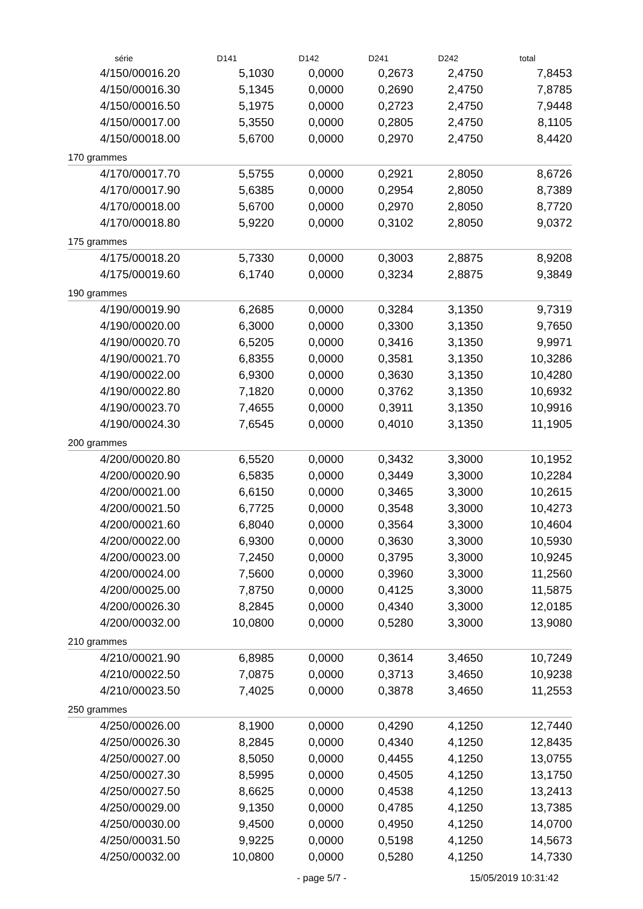| série | D141 | D142 | D241 | D242 | total |
| --- | --- | --- | --- | --- | --- |
| 4/150/00016.20 | 5,1030 | 0,0000 | 0,2673 | 2,4750 | 7,8453 |
| 4/150/00016.30 | 5,1345 | 0,0000 | 0,2690 | 2,4750 | 7,8785 |
| 4/150/00016.50 | 5,1975 | 0,0000 | 0,2723 | 2,4750 | 7,9448 |
| 4/150/00017.00 | 5,3550 | 0,0000 | 0,2805 | 2,4750 | 8,1105 |
| 4/150/00018.00 | 5,6700 | 0,0000 | 0,2970 | 2,4750 | 8,4420 |
| 170 grammes | | | | | |
| 4/170/00017.70 | 5,5755 | 0,0000 | 0,2921 | 2,8050 | 8,6726 |
| 4/170/00017.90 | 5,6385 | 0,0000 | 0,2954 | 2,8050 | 8,7389 |
| 4/170/00018.00 | 5,6700 | 0,0000 | 0,2970 | 2,8050 | 8,7720 |
| 4/170/00018.80 | 5,9220 | 0,0000 | 0,3102 | 2,8050 | 9,0372 |
| 175 grammes | | | | | |
| 4/175/00018.20 | 5,7330 | 0,0000 | 0,3003 | 2,8875 | 8,9208 |
| 4/175/00019.60 | 6,1740 | 0,0000 | 0,3234 | 2,8875 | 9,3849 |
| 190 grammes | | | | | |
| 4/190/00019.90 | 6,2685 | 0,0000 | 0,3284 | 3,1350 | 9,7319 |
| 4/190/00020.00 | 6,3000 | 0,0000 | 0,3300 | 3,1350 | 9,7650 |
| 4/190/00020.70 | 6,5205 | 0,0000 | 0,3416 | 3,1350 | 9,9971 |
| 4/190/00021.70 | 6,8355 | 0,0000 | 0,3581 | 3,1350 | 10,3286 |
| 4/190/00022.00 | 6,9300 | 0,0000 | 0,3630 | 3,1350 | 10,4280 |
| 4/190/00022.80 | 7,1820 | 0,0000 | 0,3762 | 3,1350 | 10,6932 |
| 4/190/00023.70 | 7,4655 | 0,0000 | 0,3911 | 3,1350 | 10,9916 |
| 4/190/00024.30 | 7,6545 | 0,0000 | 0,4010 | 3,1350 | 11,1905 |
| 200 grammes | | | | | |
| 4/200/00020.80 | 6,5520 | 0,0000 | 0,3432 | 3,3000 | 10,1952 |
| 4/200/00020.90 | 6,5835 | 0,0000 | 0,3449 | 3,3000 | 10,2284 |
| 4/200/00021.00 | 6,6150 | 0,0000 | 0,3465 | 3,3000 | 10,2615 |
| 4/200/00021.50 | 6,7725 | 0,0000 | 0,3548 | 3,3000 | 10,4273 |
| 4/200/00021.60 | 6,8040 | 0,0000 | 0,3564 | 3,3000 | 10,4604 |
| 4/200/00022.00 | 6,9300 | 0,0000 | 0,3630 | 3,3000 | 10,5930 |
| 4/200/00023.00 | 7,2450 | 0,0000 | 0,3795 | 3,3000 | 10,9245 |
| 4/200/00024.00 | 7,5600 | 0,0000 | 0,3960 | 3,3000 | 11,2560 |
| 4/200/00025.00 | 7,8750 | 0,0000 | 0,4125 | 3,3000 | 11,5875 |
| 4/200/00026.30 | 8,2845 | 0,0000 | 0,4340 | 3,3000 | 12,0185 |
| 4/200/00032.00 | 10,0800 | 0,0000 | 0,5280 | 3,3000 | 13,9080 |
| 210 grammes | | | | | |
| 4/210/00021.90 | 6,8985 | 0,0000 | 0,3614 | 3,4650 | 10,7249 |
| 4/210/00022.50 | 7,0875 | 0,0000 | 0,3713 | 3,4650 | 10,9238 |
| 4/210/00023.50 | 7,4025 | 0,0000 | 0,3878 | 3,4650 | 11,2553 |
| 250 grammes | | | | | |
| 4/250/00026.00 | 8,1900 | 0,0000 | 0,4290 | 4,1250 | 12,7440 |
| 4/250/00026.30 | 8,2845 | 0,0000 | 0,4340 | 4,1250 | 12,8435 |
| 4/250/00027.00 | 8,5050 | 0,0000 | 0,4455 | 4,1250 | 13,0755 |
| 4/250/00027.30 | 8,5995 | 0,0000 | 0,4505 | 4,1250 | 13,1750 |
| 4/250/00027.50 | 8,6625 | 0,0000 | 0,4538 | 4,1250 | 13,2413 |
| 4/250/00029.00 | 9,1350 | 0,0000 | 0,4785 | 4,1250 | 13,7385 |
| 4/250/00030.00 | 9,4500 | 0,0000 | 0,4950 | 4,1250 | 14,0700 |
| 4/250/00031.50 | 9,9225 | 0,0000 | 0,5198 | 4,1250 | 14,5673 |
| 4/250/00032.00 | 10,0800 | 0,0000 | 0,5280 | 4,1250 | 14,7330 |
- page 5/7 - 15/05/2019 10:31:42